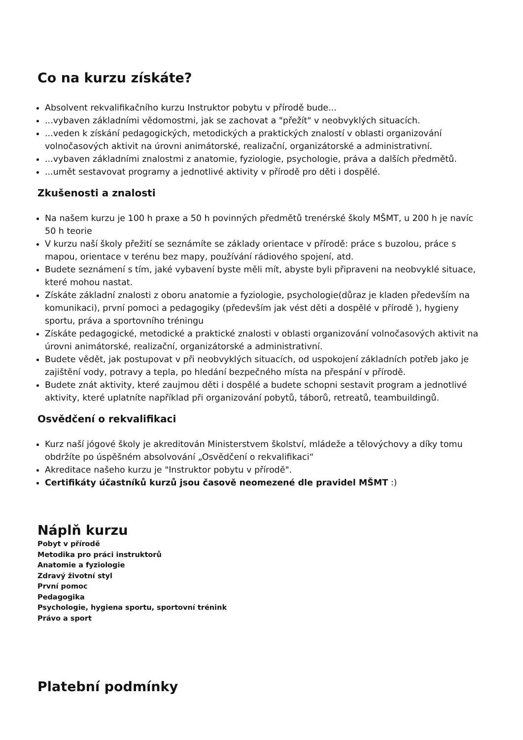Co na kurzu získáte?
Absolvent rekvalifikačního kurzu Instruktor pobytu v přírodě bude...
...vybaven základními vědomostmi, jak se zachovat a "přežít" v neobvyklých situacích.
...veden k získání pedagogických, metodických a praktických znalostí v oblasti organizování volnočasových aktivit na úrovni animátorské, realizační, organizátorské a administrativní.
...vybaven základními znalostmi z anatomie, fyziologie, psychologie, práva a dalších předmětů.
...umět sestavovat programy a jednotlivé aktivity v přírodě pro děti i dospělé.
Zkušenosti a znalosti
Na našem kurzu je 100 h praxe a 50 h povinných předmětů trenérské školy MŠMT, u 200 h je navíc 50 h teorie
V kurzu naší školy přežití se seznámíte se základy orientace v přírodě: práce s buzolou, práce s mapou, orientace v terénu bez mapy, používání rádiového spojení, atd.
Budete seznámení s tím, jaké vybavení byste měli mít, abyste byli připraveni na neobvyklé situace, které mohou nastat.
Získáte základní znalosti z oboru anatomie a fyziologie, psychologie(důraz je kladen především na komunikaci), první pomoci a pedagogiky (především jak vést děti a dospělé v přírodě ), hygieny sportu, práva a sportovního tréningu
Získáte pedagogické, metodické a praktické znalosti v oblasti organizování volnočasových aktivit na úrovni animátorské, realizační, organizátorské a administrativní.
Budete vědět, jak postupovat v při neobvyklých situacích, od uspokojení základních potřeb jako je zajištění vody, potravy a tepla, po hledání bezpečného místa na přespání v přírodě.
Budete znát aktivity, které zaujmou děti i dospělé a budete schopni sestavit program a jednotlivé aktivity, které uplatníte například při organizování pobytů, táborů, retreatů, teambuildingů.
Osvědčení o rekvalifikaci
Kurz naší jógové školy je akreditován Ministerstvem školství, mládeže a tělovýchovy a díky tomu obdržíte po úspěšném absolvování „Osvědčení o rekvalifikaci“
Akreditace našeho kurzu je "Instruktor pobytu v přírodě".
Certifikáty účastníků kurzů jsou časově neomezené dle pravidel MŠMT :)
Náplň kurzu
Pobyt v přírodě
Metodika pro práci instruktorů
Anatomie a fyziologie
Zdravý životní styl
První pomoc
Pedagogika
Psychologie, hygiena sportu, sportovní trénink
Právo a sport
Platební podmínky